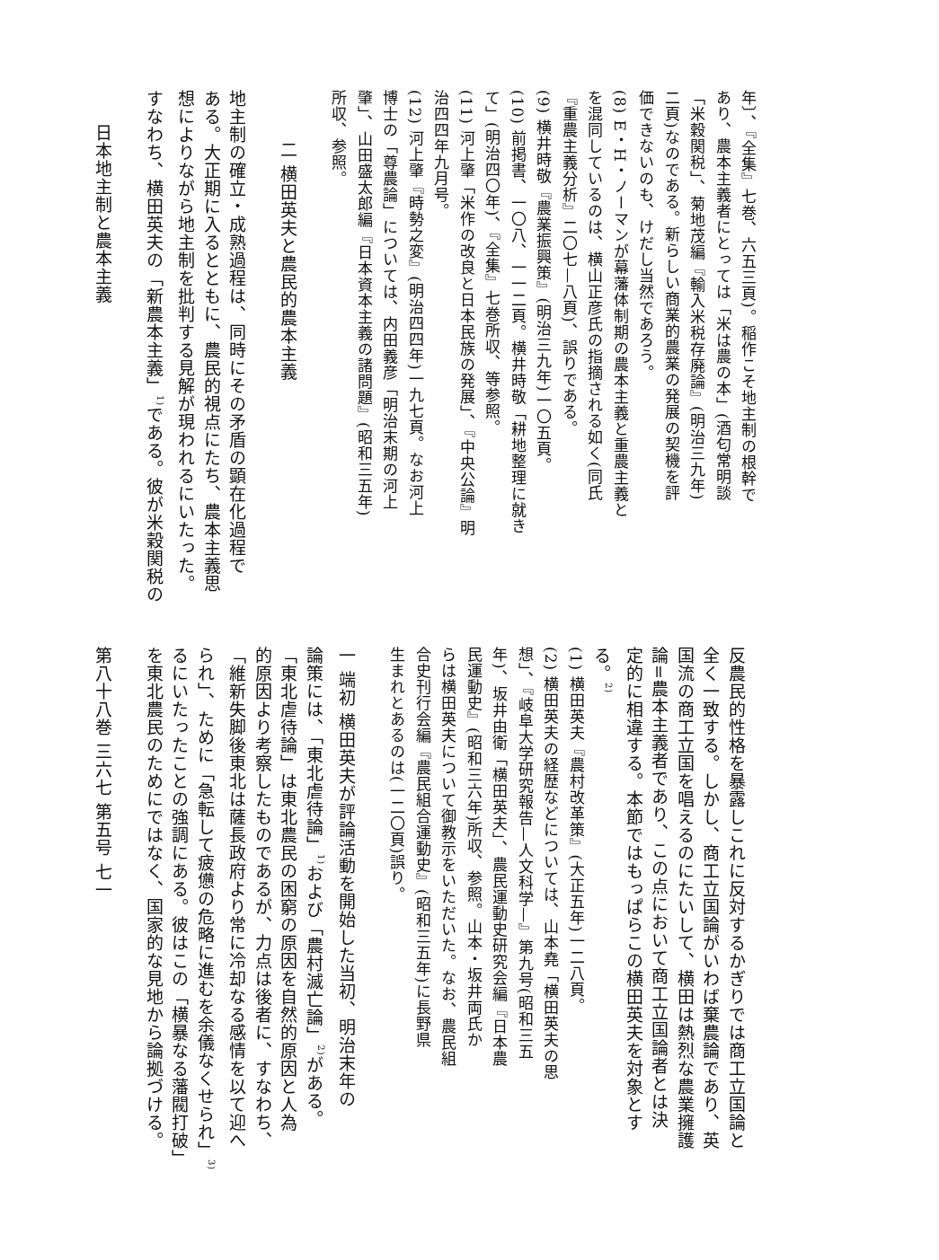年〕、『全集』七巻、六五三頁)。稲作こそ地主制の根幹で
あり、農本主義者にとっては「米は農の本」(酒匂常明談
「米穀関税」、菊地茂編『輸入米税存廃論』(明治三九年)
二頁)なのである。新らしい商業的農業の発展の契機を評
価できないのも、けだし当然であろう。
(8) E・H・ノーマンが幕藩体制期の農本主義と重農主義と
を混同しているのは、横山正彦氏の指摘される如く(同氏
『重農主義分析』二〇七—八頁)、誤りである。
(9) 横井時敬『農業振興策』(明治三九年)一〇五頁。
(10) 前掲書、一〇八、一一二頁。横井時敬「耕地整理に就き
て」(明治四〇年)、『全集』七巻所収、等参照。
(11) 河上肇「米作の改良と日本民族の発展」、『中央公論』明
治四四年九月号。
(12) 河上肇『時勢之変』(明治四四年)一九七頁。なお河上
博士の「尊農論」については、内田義彦「明治末期の河上
肇」、山田盛太郎編『日本資本主義の諸問題』(昭和三五年)
所収、参照。
二 横田英夫と農民的農本主義
地主制の確立・成熟過程は、同時にその矛盾の顕在化過程で
ある。大正期に入るとともに、農民的視点にたち、農本主義思
想によりながら地主制を批判する見解が現われるにいたった。
すなわち、横田英夫の「新農本主義」<sup>1)</sup>である。彼が米穀関税の
日本地主制と農本主義
反農民的性格を暴露しこれに反対するかぎりでは商工立国論と
全く一致する。しかし、商工立国論がいわば棄農論であり、英
国流の商工立国を唱えるのにたいして、横田は熱烈な農業擁護
論=農本主義者であり、この点において商工立国論者とは決
定的に相違する。本節ではもっぱらこの横田英夫を対象とす
る。<sup>2)</sup>
(1) 横田英夫『農村改革策』(大正五年)一二八頁。
(2) 横田英夫の経歴などについては、山本堯「横田英夫の思
想」、『岐阜大学研究報告—人文科学—』第九号(昭和三五
年)、坂井由衛「横田英夫」、農民運動史研究会編『日本農
民運動史』(昭和三六年)所収、参照。山本・坂井両氏か
らは横田英夫について御教示をいただいた。なお、農民組
合史刊行会編『農民組合運動史』(昭和三五年)に長野県
生まれとあるのは(一二〇頁)誤り。
一 端初 横田英夫が評論活動を開始した当初、明治末年の
論策には、「東北虐待論」<sup>1)</sup>および「農村滅亡論」<sup>2)</sup>がある。
「東北虐待論」は東北農民の困窮の原因を自然的原因と人為
的原因より考察したものであるが、力点は後者に、すなわち、
「維新失脚後東北は薩長政府より常に冷却なる感情を以て迎へ
られ」、ために「急転して疲憊の危略に進むを余儀なくせられ」<sup>3)</sup>
るにいたったことの強調にある。彼はこの「横暴なる藩閥打破」
を東北農民のためにではなく、国家的な見地から論拠づける。
第八十八巻 三六七 第五号 七一